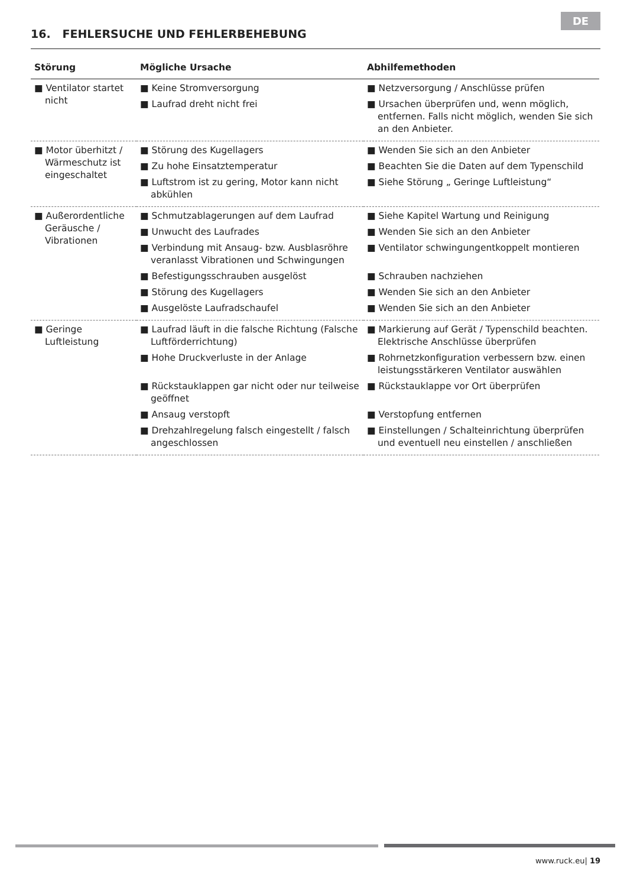DE
16. FEHLERSUCHE UND FEHLERBEHEBUNG
| Störung | Mögliche Ursache | Abhilfemethoden |
| --- | --- | --- |
| ■ Ventilator startet nicht | ■ Keine Stromversorgung ■ Laufrad dreht nicht frei | ■ Netzversorgung / Anschlüsse prüfen ■ Ursachen überprüfen und, wenn möglich, entfernen. Falls nicht möglich, wenden Sie sich an den Anbieter. |
| ■ Motor überhitzt / Wärmeschutz ist eingeschaltet | ■ Störung des Kugellagers ■ Zu hohe Einsatztemperatur ■ Luftstrom ist zu gering, Motor kann nicht abkühlen | ■ Wenden Sie sich an den Anbieter ■ Beachten Sie die Daten auf dem Typenschild ■ Siehe Störung „ Geringe Luftleistung“ |
| ■ Außerordentliche Geräusche / Vibrationen | ■ Schmutzablagerungen auf dem Laufrad ■ Unwucht des Laufrades ■ Verbindung mit Ansaug- bzw. Ausblasröhre veranlasst Vibrationen und Schwingungen ■ Befestigungsschrauben ausgelöst ■ Störung des Kugellagers ■ Ausgelöste Laufradschaufel | ■ Siehe Kapitel Wartung und Reinigung ■ Wenden Sie sich an den Anbieter ■ Ventilator schwingungentkoppelt montieren ■ Schrauben nachziehen ■ Wenden Sie sich an den Anbieter ■ Wenden Sie sich an den Anbieter |
| ■ Geringe Luftleistung | ■ Laufrad läuft in die falsche Richtung (Falsche Luftförderrichtung) ■ Hohe Druckverluste in der Anlage ■ Rückstauklappen gar nicht oder nur teilweise geöffnet ■ Ansaug verstopft ■ Drehzahlregelung falsch eingestellt / falsch angeschlossen | ■ Markierung auf Gerät / Typenschild beachten. Elektrische Anschlüsse überprüfen ■ Rohrnetzkonfiguration verbessern bzw. einen leistungsstärkeren Ventilator auswählen ■ Rückstauklappe vor Ort überprüfen ■ Verstopfung entfernen ■ Einstellungen / Schalteinrichtung überprüfen und eventuell neu einstellen / anschließen |
www.ruck.eu| 19